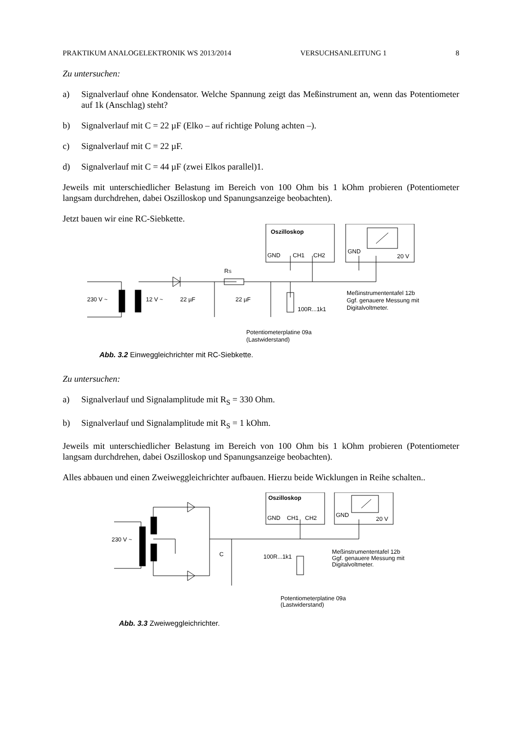PRAKTIKUM ANALOGELEKTRONIK WS 2013/2014 VERSUCHSANLEITUNG 1 8
Zu untersuchen:
a) Signalverlauf ohne Kondensator. Welche Spannung zeigt das Meßinstrument an, wenn das Potentiometer auf 1k (Anschlag) steht?
b) Signalverlauf mit C = 22 µF (Elko – auf richtige Polung achten –).
c) Signalverlauf mit C = 22 µF.
d) Signalverlauf mit C = 44 µF (zwei Elkos parallel)1.
Jeweils mit unterschiedlicher Belastung im Bereich von 100 Ohm bis 1 kOhm probieren (Potentiometer langsam durchdrehen, dabei Oszilloskop und Spanungsanzeige beobachten).
Jetzt bauen wir eine RC-Siebkette.
Oszilloskop
GND
CH1
CH2
GND
20 V
RS
230 V ~
12 V ~
22 µF
22 µF
100R...1k1
Meßinstrumententafel 12b
Ggf. genauere Messung mit
Digitalvoltmeter.
Potentiometerplatine 09a
(Lastwiderstand)
Abb. 3.2 Einweggleichrichter mit RC-Siebkette.
Zu untersuchen:
a) Signalverlauf und Signalamplitude mit R<sub>S</sub> = 330 Ohm.
b) Signalverlauf und Signalamplitude mit R<sub>S</sub> = 1 kOhm.
Jeweils mit unterschiedlicher Belastung im Bereich von 100 Ohm bis 1 kOhm probieren (Potentiometer langsam durchdrehen, dabei Oszilloskop und Spanungsanzeige beobachten).
Alles abbauen und einen Zweiweggleichrichter aufbauen. Hierzu beide Wicklungen in Reihe schalten..
Oszilloskop
GND
CH1
CH2
GND
20 V
230 V ~
C
100R...1k1
Meßinstrumententafel 12b
Ggf. genauere Messung mit
Digitalvoltmeter.
Potentiometerplatine 09a
(Lastwiderstand)
Abb. 3.3 Zweiweggleichrichter.